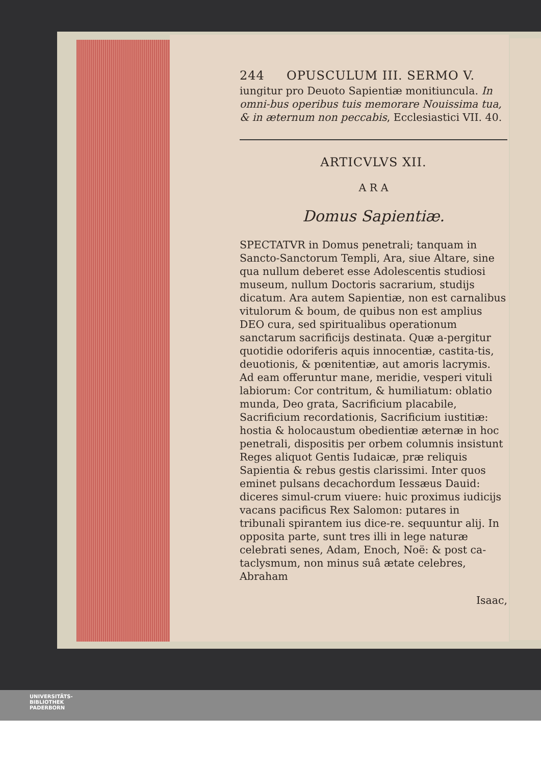244 OPUSCULUM III. SERMO V.
iungitur pro Deuoto Sapientiæ monitiuncula. In omni-bus operibus tuis memorare Nouissima tua, & in æternum non peccabis, Ecclesiastici VII. 40.
ARTICVLVS XII.
A R A
Domus Sapientiæ.
SPECTATVR in Domus penetrali; tanquam in Sancto-Sanctorum Templi, Ara, siue Altare, sine qua nullum deberet esse Adolescentis studiosi museum, nullum Doctoris sacrarium, studijs dicatum. Ara autem Sapientiæ, non est carnalibus vitulorum & boum, de quibus non est amplius DEO cura, sed spiritualibus operationum sanctarum sacrificijs destinata. Quæ a-pergitur quotidie odoriferis aquis innocentiæ, castita-tis, deuotionis, & pœnitentiæ, aut amoris lacrymis. Ad eam offeruntur mane, meridie, vesperi vituli labiorum: Cor contritum, & humiliatum: oblatio munda, Deo grata, Sacrificium placabile, Sacrificium recordationis, Sacrificium iustitiæ: hostia & holocaustum obedientiæ æternæ in hoc penetrali, dispositis per orbem columnis insistunt Reges aliquot Gentis Iudaicæ, præ reliquis Sapientia & rebus gestis clarissimi. Inter quos eminet pulsans decachordum Iessæus Dauid: diceres simul-crum viuere: huic proximus iudicijs vacans pacificus Rex Salomon: putares in tribunali spirantem ius dice-re. sequuntur alij. In opposita parte, sunt tres illi in lege naturæ celebrati senes, Adam, Enoch, Noë: & post ca-taclysmum, non minus suâ ætate celebres, Abraham
Isaac,
UNIVERSITÄTS-
BIBLIOTHEK
PADERBORN